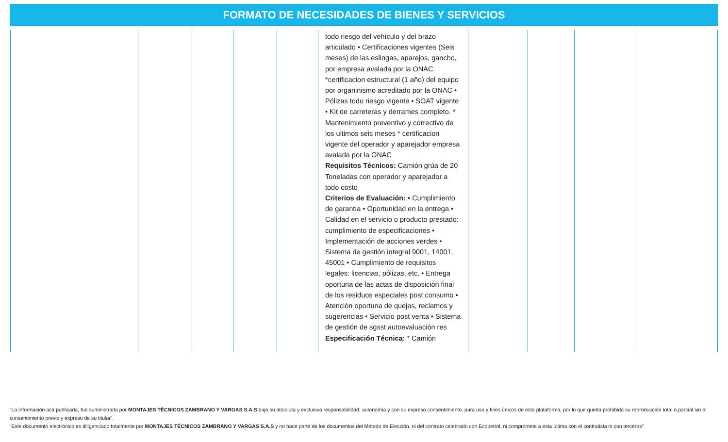FORMATO DE NECESIDADES DE BIENES Y SERVICIOS
| | | | | | todo riesgo del vehículo y del brazo articulado • Certificaciones vigentes (Seis meses) de las eslingas, aparejos, gancho, por empresa avalada por la ONAC. *certificacion estructural (1 año) del equipo por organinismo acreditado por la ONAC • Pólizas todo riesgo vigente • SOAT vigente • Kit de carreteras y derrames completo. * Mantenimiento preventivo y correctivo de los ultimos seis meses * certificacion vigente del operador y aparejador empresa avalada por la ONAC Requisitos Técnicos: Camión grúa de 20 Toneladas con operador y aparejador a todo costo Criterios de Evaluación: • Cumplimiento de garantía • Oportunidad en la entrega • Calidad en el servicio o producto prestado: cumplimiento de especificaciones • Implementación de acciones verdes • Sistema de gestión integral 9001, 14001, 45001 • Cumplimiento de requisitos legales: licencias, pólizas, etc. • Entrega oportuna de las actas de disposición final de los residuos especiales post consumo • Atención oportuna de quejas, reclamos y sugerencias • Servicio post venta • Sistema de gestión de sgsst autoevaluación res Especificación Técnica: * Camión | | | | |
“La información acá publicada, fue suministrada por MONTAJES TÉCNICOS ZAMBRANO Y VARGAS S.A.S bajo su absoluta y exclusiva responsabilidad, autonomía y con su expreso consentimiento, para uso y fines únicos de esta plataforma, por lo que queda prohibida su reproducción total o parcial sin el consentimiento previo y expreso de su titular”.
“Este documento electrónico es diligenciado totalmente por MONTAJES TÉCNICOS ZAMBRANO Y VARGAS S.A.S y no hace parte de los documentos del Método de Elección, ni del contrato celebrado con Ecopetrol, ni compromete a esta última con el contratista ni con terceros”